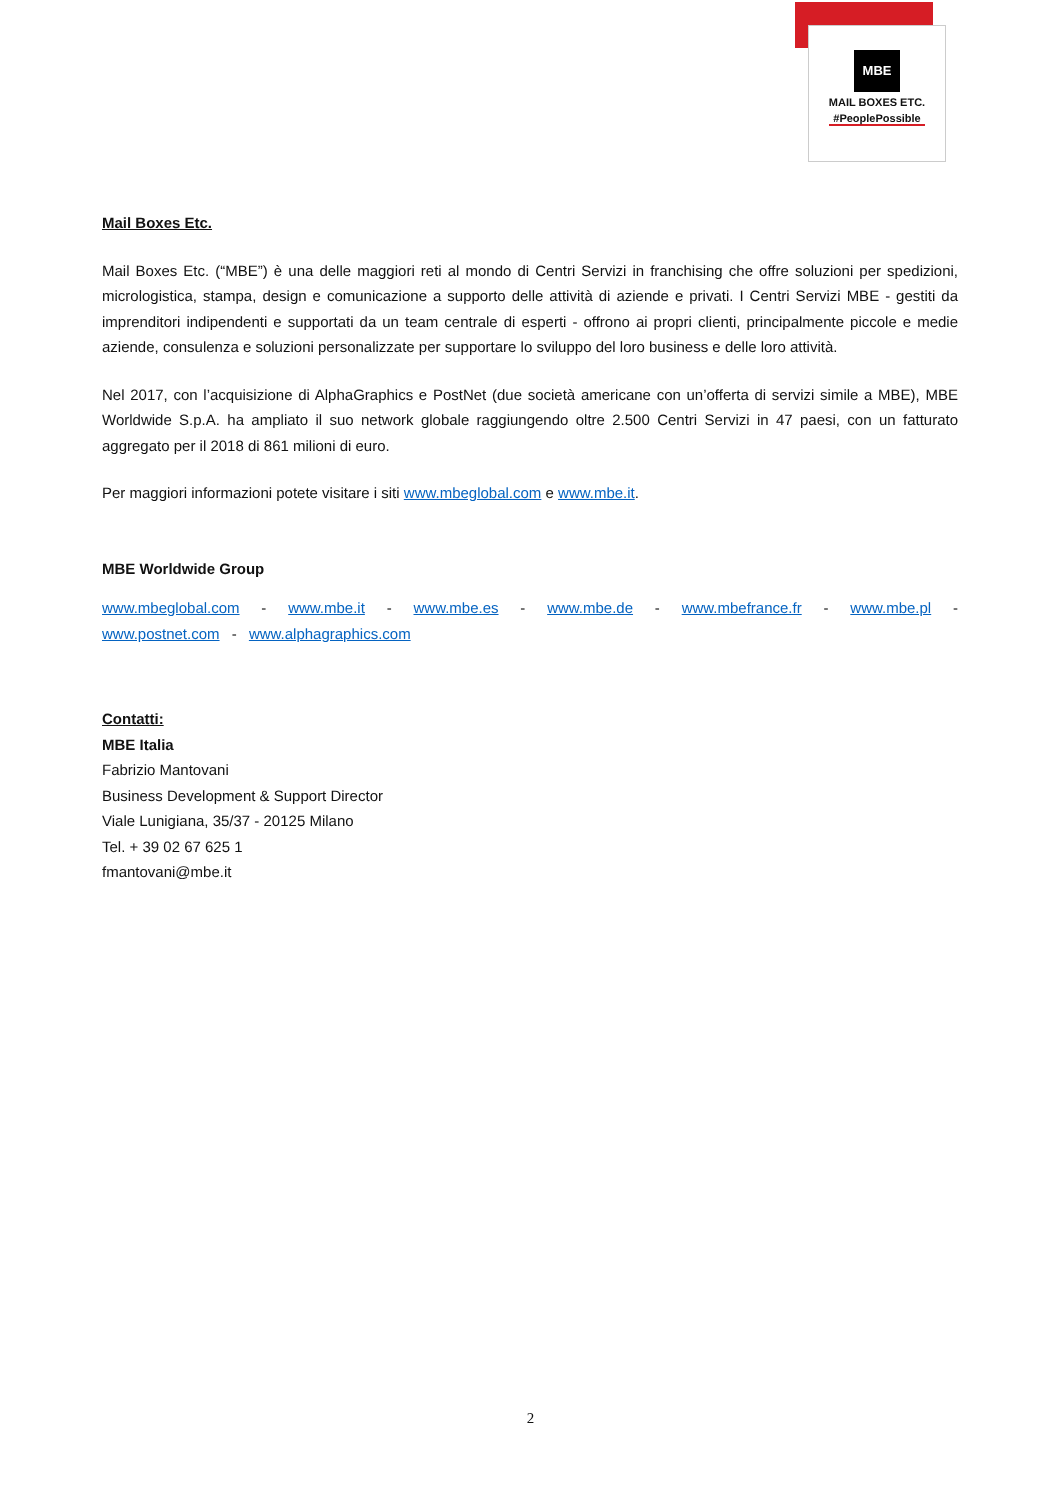MBE
MAIL BOXES ETC.
#PeoplePossible
Mail Boxes Etc.
Mail Boxes Etc. (“MBE”) è una delle maggiori reti al mondo di Centri Servizi in franchising che offre soluzioni per spedizioni, micrologistica, stampa, design e comunicazione a supporto delle attività di aziende e privati. I Centri Servizi MBE - gestiti da imprenditori indipendenti e supportati da un team centrale di esperti - offrono ai propri clienti, principalmente piccole e medie aziende, consulenza e soluzioni personalizzate per supportare lo sviluppo del loro business e delle loro attività.
Nel 2017, con l’acquisizione di AlphaGraphics e PostNet (due società americane con un’offerta di servizi simile a MBE), MBE Worldwide S.p.A. ha ampliato il suo network globale raggiungendo oltre 2.500 Centri Servizi in 47 paesi, con un fatturato aggregato per il 2018 di 861 milioni di euro.
Per maggiori informazioni potete visitare i siti www.mbeglobal.com e www.mbe.it.
MBE Worldwide Group
www.mbeglobal.com - www.mbe.it - www.mbe.es - www.mbe.de - www.mbefrance.fr - www.mbe.pl - www.postnet.com - www.alphagraphics.com
Contatti:
MBE Italia
Fabrizio Mantovani
Business Development & Support Director
Viale Lunigiana, 35/37 - 20125 Milano
Tel. + 39 02 67 625 1
fmantovani@mbe.it
2